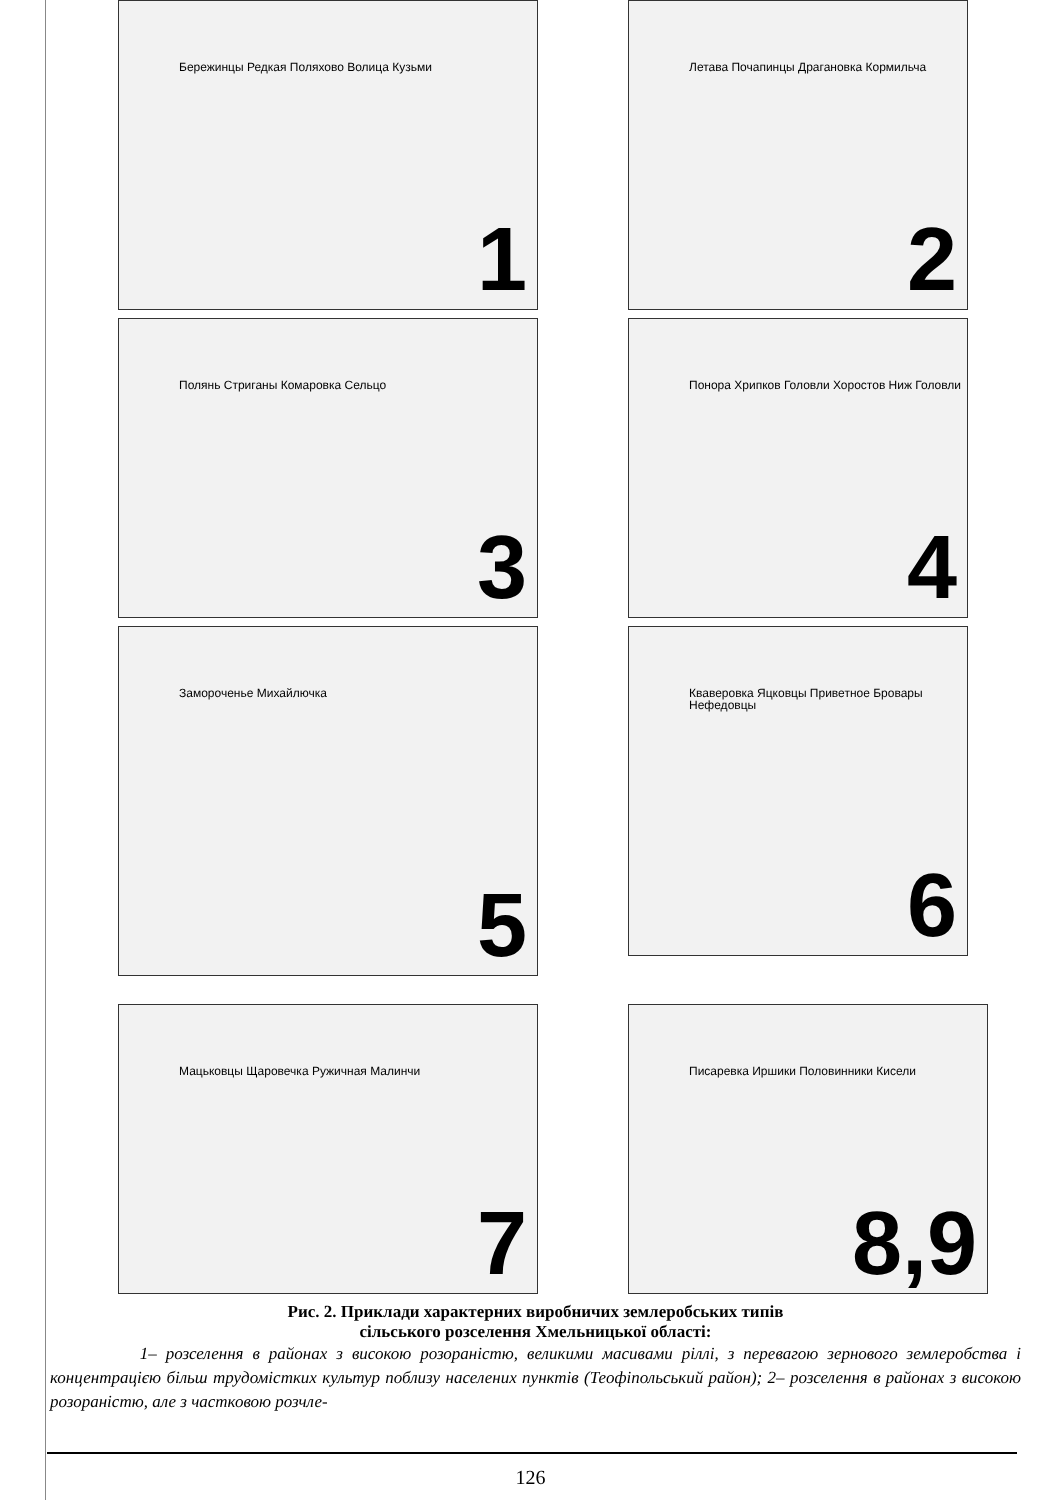Бережинцы Редкая Поляхово Волица Кузьми 1
Летава Почапинцы Драгановка Кормильча 2
Полянь Стриганы Комаровка Сельцо 3
Понора Хрипков Головли Хоростов Ниж Головли 4
Замороченье Михайлючка 5
Кваверовка Яцковцы Приветное Бровары Нефедовцы 6
Мацьковцы Щаровечка Ружичная Малинчи 7
Писаревка Иршики Половинники Кисели 8,9
Рис. 2. Приклади характерних виробничих землеробських типів
сільського розселення Хмельницької області:
1– розселення в районах з високою розораністю, великими масивами ріллі, з перевагою зернового землеробства і концентрацією більш трудомістких культур поблизу населених пунктів (Теофіпольський район); 2– розселення в районах з високою розораністю, але з частковою розчле-
126